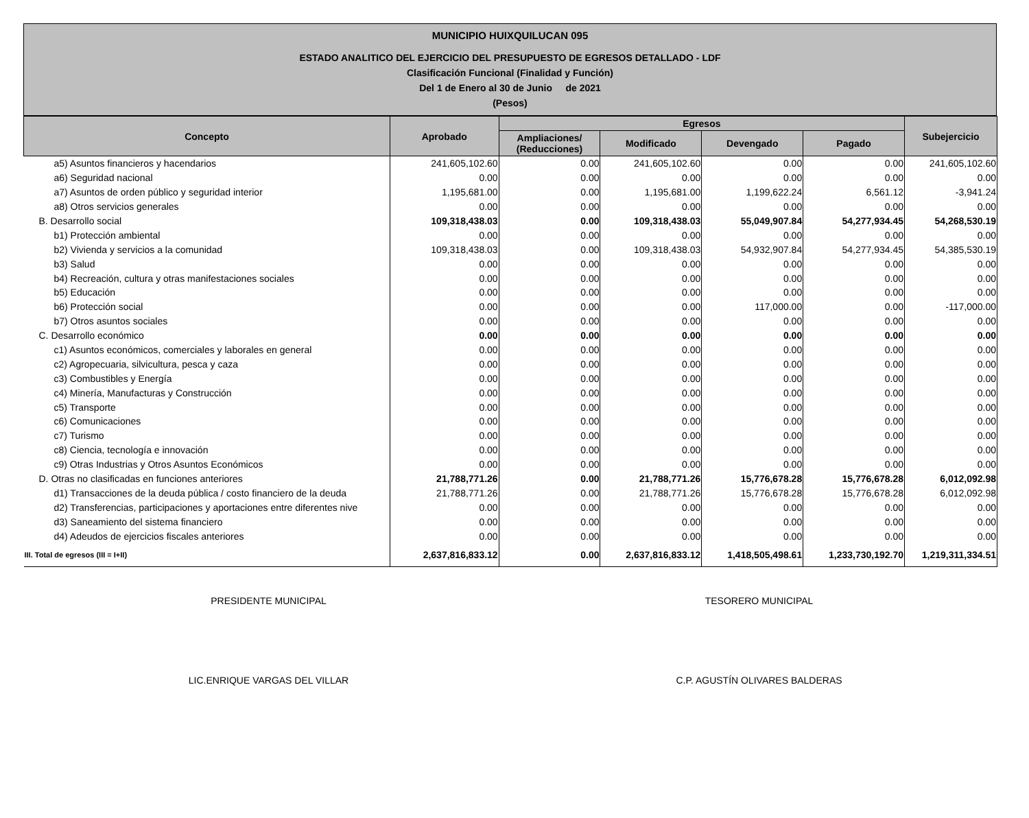MUNICIPIO HUIXQUILUCAN 095
ESTADO ANALITICO DEL EJERCICIO DEL PRESUPUESTO DE EGRESOS DETALLADO - LDF
Clasificación Funcional (Finalidad y Función)
Del 1 de Enero al 30 de Junio de 2021
(Pesos)
| Concepto | Aprobado | Egresos | | | | Subejercicio |
| --- | --- | --- | --- | --- | --- | --- |
| | | Ampliaciones/ (Reducciones) | Modificado | Devengado | Pagado | |
| a5) Asuntos financieros y hacendarios | 241,605,102.60 | 0.00 | 241,605,102.60 | 0.00 | 0.00 | 241,605,102.60 |
| a6) Seguridad nacional | 0.00 | 0.00 | 0.00 | 0.00 | 0.00 | 0.00 |
| a7) Asuntos de orden público y seguridad interior | 1,195,681.00 | 0.00 | 1,195,681.00 | 1,199,622.24 | 6,561.12 | -3,941.24 |
| a8) Otros servicios generales | 0.00 | 0.00 | 0.00 | 0.00 | 0.00 | 0.00 |
| B. Desarrollo social | 109,318,438.03 | 0.00 | 109,318,438.03 | 55,049,907.84 | 54,277,934.45 | 54,268,530.19 |
| b1) Protección ambiental | 0.00 | 0.00 | 0.00 | 0.00 | 0.00 | 0.00 |
| b2) Vivienda y servicios a la comunidad | 109,318,438.03 | 0.00 | 109,318,438.03 | 54,932,907.84 | 54,277,934.45 | 54,385,530.19 |
| b3) Salud | 0.00 | 0.00 | 0.00 | 0.00 | 0.00 | 0.00 |
| b4) Recreación, cultura y otras manifestaciones sociales | 0.00 | 0.00 | 0.00 | 0.00 | 0.00 | 0.00 |
| b5) Educación | 0.00 | 0.00 | 0.00 | 0.00 | 0.00 | 0.00 |
| b6) Protección social | 0.00 | 0.00 | 0.00 | 117,000.00 | 0.00 | -117,000.00 |
| b7) Otros asuntos sociales | 0.00 | 0.00 | 0.00 | 0.00 | 0.00 | 0.00 |
| C. Desarrollo económico | 0.00 | 0.00 | 0.00 | 0.00 | 0.00 | 0.00 |
| c1) Asuntos económicos, comerciales y laborales en general | 0.00 | 0.00 | 0.00 | 0.00 | 0.00 | 0.00 |
| c2) Agropecuaria, silvicultura, pesca y caza | 0.00 | 0.00 | 0.00 | 0.00 | 0.00 | 0.00 |
| c3) Combustibles y Energía | 0.00 | 0.00 | 0.00 | 0.00 | 0.00 | 0.00 |
| c4) Minería, Manufacturas y Construcción | 0.00 | 0.00 | 0.00 | 0.00 | 0.00 | 0.00 |
| c5) Transporte | 0.00 | 0.00 | 0.00 | 0.00 | 0.00 | 0.00 |
| c6) Comunicaciones | 0.00 | 0.00 | 0.00 | 0.00 | 0.00 | 0.00 |
| c7) Turismo | 0.00 | 0.00 | 0.00 | 0.00 | 0.00 | 0.00 |
| c8) Ciencia, tecnología e innovación | 0.00 | 0.00 | 0.00 | 0.00 | 0.00 | 0.00 |
| c9) Otras Industrias y Otros Asuntos Económicos | 0.00 | 0.00 | 0.00 | 0.00 | 0.00 | 0.00 |
| D. Otras no clasificadas en funciones anteriores | 21,788,771.26 | 0.00 | 21,788,771.26 | 15,776,678.28 | 15,776,678.28 | 6,012,092.98 |
| d1) Transacciones de la deuda pública / costo financiero de la deuda | 21,788,771.26 | 0.00 | 21,788,771.26 | 15,776,678.28 | 15,776,678.28 | 6,012,092.98 |
| d2) Transferencias, participaciones y aportaciones entre diferentes nive | 0.00 | 0.00 | 0.00 | 0.00 | 0.00 | 0.00 |
| d3) Saneamiento del sistema financiero | 0.00 | 0.00 | 0.00 | 0.00 | 0.00 | 0.00 |
| d4) Adeudos de ejercicios fiscales anteriores | 0.00 | 0.00 | 0.00 | 0.00 | 0.00 | 0.00 |
| III. Total de egresos (III = I+II) | 2,637,816,833.12 | 0.00 | 2,637,816,833.12 | 1,418,505,498.61 | 1,233,730,192.70 | 1,219,311,334.51 |
PRESIDENTE MUNICIPAL TESORERO MUNICIPAL
LIC.ENRIQUE VARGAS DEL VILLAR C.P. AGUSTÍN OLIVARES BALDERAS